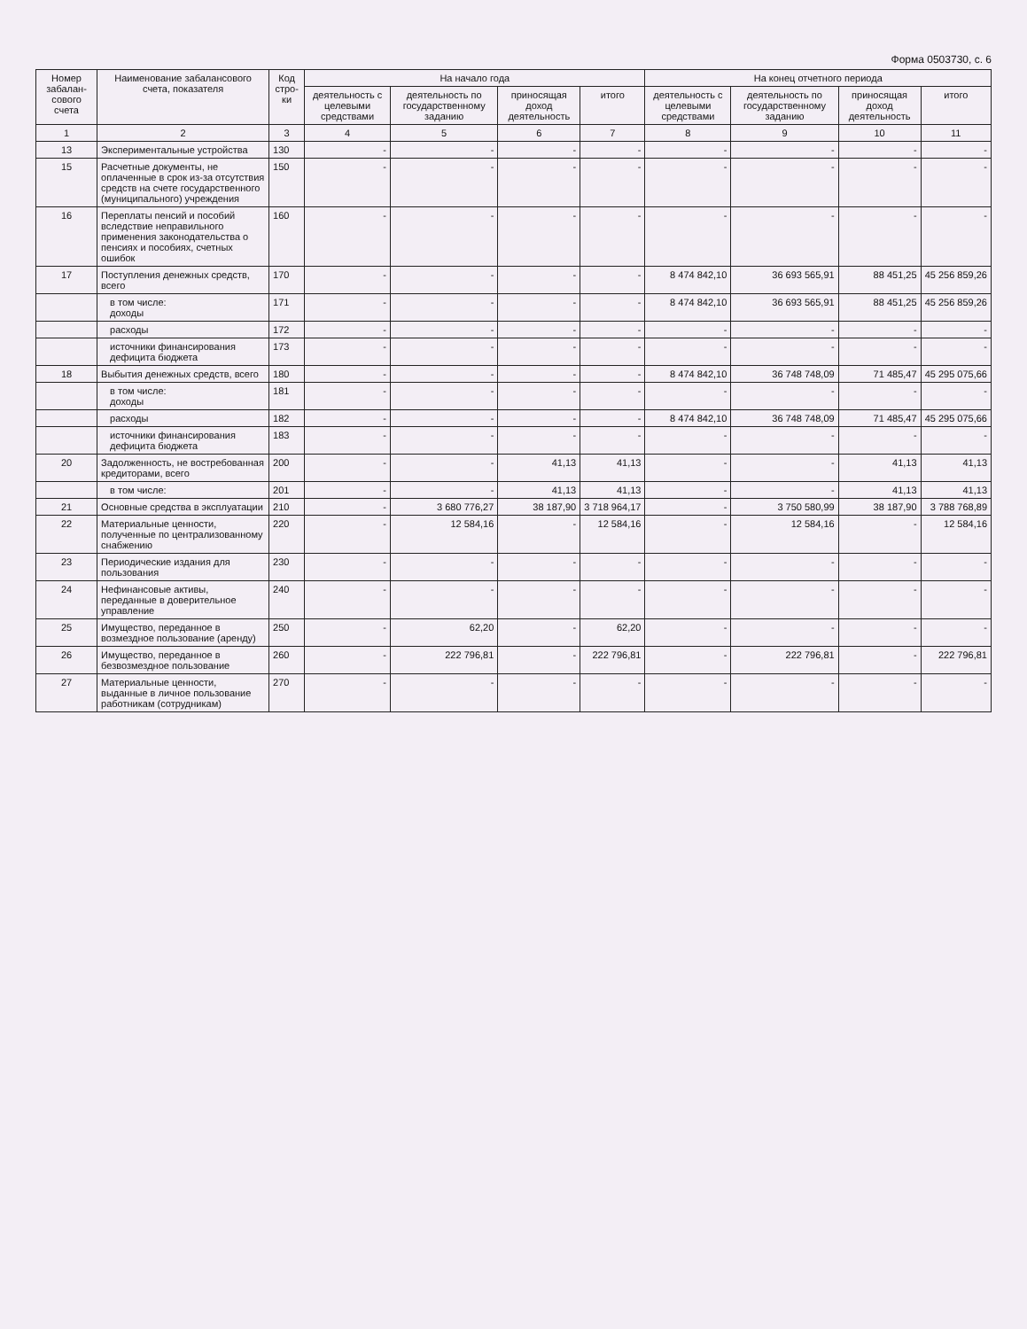Форма 0503730, с. 6
| Номер забалан-сового счета | Наименование забалансового счета, показателя | Код стро-ки | На начало года | | | | На конец отчетного периода | | | |
| --- | --- | --- | --- | --- | --- | --- | --- | --- | --- | --- |
| | | | деятельность с целевыми средствами | деятельность по государственному заданию | приносящая доход деятельность | итого | деятельность с целевыми средствами | деятельность по государственному заданию | приносящая доход деятельность | итого |
| 1 | 2 | 3 | 4 | 5 | 6 | 7 | 8 | 9 | 10 | 11 |
| 13 | Экспериментальные устройства | 130 | - | - | - | - | - | - | - | - |
| 15 | Расчетные документы, не оплаченные в срок из-за отсутствия средств на счете государственного (муниципального) учреждения | 150 | - | - | - | - | - | - | - | - |
| 16 | Переплаты пенсий и пособий вследствие неправильного применения законодательства о пенсиях и пособиях, счетных ошибок | 160 | - | - | - | - | - | - | - | - |
| 17 | Поступления денежных средств, всего | 170 | - | - | - | - | 8 474 842,10 | 36 693 565,91 | 88 451,25 | 45 256 859,26 |
| | в том числе: доходы | 171 | - | - | - | - | 8 474 842,10 | 36 693 565,91 | 88 451,25 | 45 256 859,26 |
| | расходы | 172 | - | - | - | - | - | - | - | - |
| | источники финансирования дефицита бюджета | 173 | - | - | - | - | - | - | - | - |
| 18 | Выбытия денежных средств, всего | 180 | - | - | - | - | 8 474 842,10 | 36 748 748,09 | 71 485,47 | 45 295 075,66 |
| | в том числе: доходы | 181 | - | - | - | - | - | - | - | - |
| | расходы | 182 | - | - | - | - | 8 474 842,10 | 36 748 748,09 | 71 485,47 | 45 295 075,66 |
| | источники финансирования дефицита бюджета | 183 | - | - | - | - | - | - | - | - |
| 20 | Задолженность, не востребованная кредиторами, всего | 200 | - | - | 41,13 | 41,13 | - | - | 41,13 | 41,13 |
| | в том числе: | 201 | - | - | 41,13 | 41,13 | - | - | 41,13 | 41,13 |
| 21 | Основные средства в эксплуатации | 210 | - | 3 680 776,27 | 38 187,90 | 3 718 964,17 | - | 3 750 580,99 | 38 187,90 | 3 788 768,89 |
| 22 | Материальные ценности, полученные по централизованному снабжению | 220 | - | 12 584,16 | - | 12 584,16 | - | 12 584,16 | - | 12 584,16 |
| 23 | Периодические издания для пользования | 230 | - | - | - | - | - | - | - | - |
| 24 | Нефинансовые активы, переданные в доверительное управление | 240 | - | - | - | - | - | - | - | - |
| 25 | Имущество, переданное в возмездное пользование (аренду) | 250 | - | 62,20 | - | 62,20 | - | - | - | - |
| 26 | Имущество, переданное в безвозмездное пользование | 260 | - | 222 796,81 | - | 222 796,81 | - | 222 796,81 | - | 222 796,81 |
| 27 | Материальные ценности, выданные в личное пользование работникам (сотрудникам) | 270 | - | - | - | - | - | - | - | - |